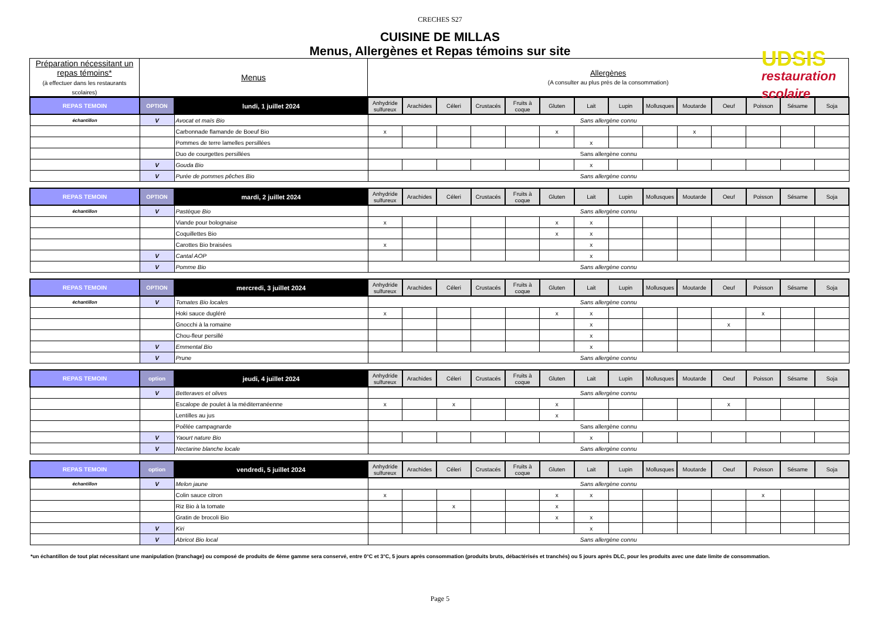CRECHES S27
CUISINE DE MILLAS
Menus, Allergènes et Repas témoins sur site
UDSIS
restauration scolaire
| Préparation nécessitant un repas témoins* (à effectuer dans les restaurants scolaires) | Menus | Allergènes (A consulter au plus près de la consommation) |
| REPAS TEMOIN | OPTION | lundi, 1 juillet 2024 | Anhydride sulfureux | Arachides | Céleri | Crustacés | Fruits à coque | Gluten | Lait | Lupin | Mollusques | Moutarde | Oeuf | Poisson | Sésame | Soja |
| --- | --- | --- | --- | --- | --- | --- | --- | --- | --- | --- | --- | --- | --- | --- | --- | --- |
| échantillon | V | Avocat et maïs Bio | Sans allergène connu | | | | | | | | | | | | | |
| | | Carbonnade flamande de Boeuf Bio | x | | | | | x | | | | x | | | | |
| | | Pommes de terre lamelles persillées | | | | | | | x | | | | | | | |
| | | Duo de courgettes persillées | Sans allergène connu | | | | | | | | | | | | | |
| | V | Gouda Bio | | | | | | | x | | | | | | | |
| | V | Purée de pommes pêches Bio | Sans allergène connu | | | | | | | | | | | | | |
| REPAS TEMOIN | OPTION | mardi, 2 juillet 2024 | Anhydride sulfureux | Arachides | Céleri | Crustacés | Fruits à coque | Gluten | Lait | Lupin | Mollusques | Moutarde | Oeuf | Poisson | Sésame | Soja |
| échantillon | V | Pastèque Bio | Sans allergène connu | | | | | | | | | | | | | |
| | | Viande pour bolognaise | x | | | | | x | x | | | | | | | |
| | | Coquillettes Bio | | | | | | x | x | | | | | | | |
| | | Carottes Bio braisées | x | | | | | | x | | | | | | | |
| | V | Cantal AOP | | | | | | | x | | | | | | | |
| | V | Pomme Bio | Sans allergène connu | | | | | | | | | | | | | |
| REPAS TEMOIN | OPTION | mercredi, 3 juillet 2024 | Anhydride sulfureux | Arachides | Céleri | Crustacés | Fruits à coque | Gluten | Lait | Lupin | Mollusques | Moutarde | Oeuf | Poisson | Sésame | Soja |
| échantillon | V | Tomates Bio locales | Sans allergène connu | | | | | | | | | | | | | |
| | | Hoki sauce dugléré | x | | | | | x | x | | | | | x | | |
| | | Gnocchi à la romaine | | | | | | | x | | | | x | | | |
| | | Chou-fleur persillé | | | | | | | x | | | | | | | |
| | V | Emmental Bio | | | | | | | x | | | | | | | |
| | V | Prune | Sans allergène connu | | | | | | | | | | | | | |
| REPAS TEMOIN | option | jeudi, 4 juillet 2024 | Anhydride sulfureux | Arachides | Céleri | Crustacés | Fruits à coque | Gluten | Lait | Lupin | Mollusques | Moutarde | Oeuf | Poisson | Sésame | Soja |
| | V | Betteraves et olives | Sans allergène connu | | | | | | | | | | | | | |
| | | Escalope de poulet à la méditerranéenne | x | | x | | | x | | | | | x | | | |
| | | Lentilles au jus | | | | | | x | | | | | | | | |
| | | Poêlée campagnarde | Sans allergène connu | | | | | | | | | | | | | |
| | V | Yaourt nature Bio | | | | | | | x | | | | | | | |
| | V | Nectarine blanche locale | Sans allergène connu | | | | | | | | | | | | | |
| REPAS TEMOIN | option | vendredi, 5 juillet 2024 | Anhydride sulfureux | Arachides | Céleri | Crustacés | Fruits à coque | Gluten | Lait | Lupin | Mollusques | Moutarde | Oeuf | Poisson | Sésame | Soja |
| échantillon | V | Melon jaune | Sans allergène connu | | | | | | | | | | | | | |
| | | Colin sauce citron | x | | | | | x | x | | | | | x | | |
| | | Riz Bio à la tomate | | | x | | | x | | | | | | | | |
| | | Gratin de brocoli Bio | | | | | | x | x | | | | | | | |
| | V | Kiri | | | | | | | x | | | | | | | |
| | V | Abricot Bio local | Sans allergène connu | | | | | | | | | | | | | |
*un échantillon de tout plat nécessitant une manipulation (tranchage) ou composé de produits de 4ème gamme sera conservé, entre 0°C et 3°C, 5 jours après consommation (produits bruts, débactérisés et tranchés) ou 5 jours après DLC, pour les produits avec une date limite de consommation.
Page 5